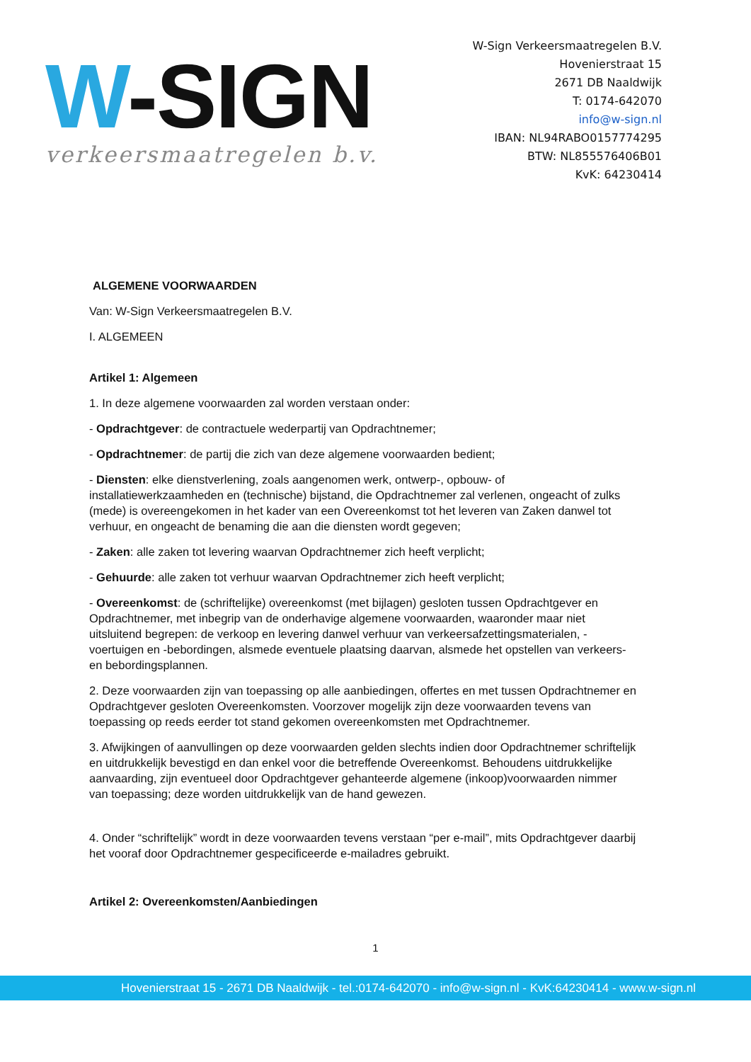W-SIGN
verkeersmaatregelen b.v.
W-Sign Verkeersmaatregelen B.V.
Hovenierstraat 15
2671 DB Naaldwijk
T: 0174-642070
info@w-sign.nl
IBAN: NL94RABO0157774295
BTW: NL855576406B01
KvK: 64230414
ALGEMENE VOORWAARDEN
Van: W-Sign Verkeersmaatregelen B.V.
I. ALGEMEEN
Artikel 1: Algemeen
1. In deze algemene voorwaarden zal worden verstaan onder:
- Opdrachtgever: de contractuele wederpartij van Opdrachtnemer;
- Opdrachtnemer: de partij die zich van deze algemene voorwaarden bedient;
- Diensten: elke dienstverlening, zoals aangenomen werk, ontwerp-, opbouw- of installatiewerkzaamheden en (technische) bijstand, die Opdrachtnemer zal verlenen, ongeacht of zulks (mede) is overeengekomen in het kader van een Overeenkomst tot het leveren van Zaken danwel tot verhuur, en ongeacht de benaming die aan die diensten wordt gegeven;
- Zaken: alle zaken tot levering waarvan Opdrachtnemer zich heeft verplicht;
- Gehuurde: alle zaken tot verhuur waarvan Opdrachtnemer zich heeft verplicht;
- Overeenkomst: de (schriftelijke) overeenkomst (met bijlagen) gesloten tussen Opdrachtgever en Opdrachtnemer, met inbegrip van de onderhavige algemene voorwaarden, waaronder maar niet uitsluitend begrepen: de verkoop en levering danwel verhuur van verkeersafzettingsmaterialen, -voertuigen en -bebordingen, alsmede eventuele plaatsing daarvan, alsmede het opstellen van verkeers- en bebordingsplannen.
2. Deze voorwaarden zijn van toepassing op alle aanbiedingen, offertes en met tussen Opdrachtnemer en Opdrachtgever gesloten Overeenkomsten. Voorzover mogelijk zijn deze voorwaarden tevens van toepassing op reeds eerder tot stand gekomen overeenkomsten met Opdrachtnemer.
3. Afwijkingen of aanvullingen op deze voorwaarden gelden slechts indien door Opdrachtnemer schriftelijk en uitdrukkelijk bevestigd en dan enkel voor die betreffende Overeenkomst. Behoudens uitdrukkelijke aanvaarding, zijn eventueel door Opdrachtgever gehanteerde algemene (inkoop)voorwaarden nimmer van toepassing; deze worden uitdrukkelijk van de hand gewezen.
4. Onder “schriftelijk” wordt in deze voorwaarden tevens verstaan “per e-mail”, mits Opdrachtgever daarbij het vooraf door Opdrachtnemer gespecificeerde e-mailadres gebruikt.
Artikel 2: Overeenkomsten/Aanbiedingen
1
Hovenierstraat 15 - 2671 DB Naaldwijk - tel.:0174-642070 - info@w-sign.nl - KvK:64230414 - www.w-sign.nl